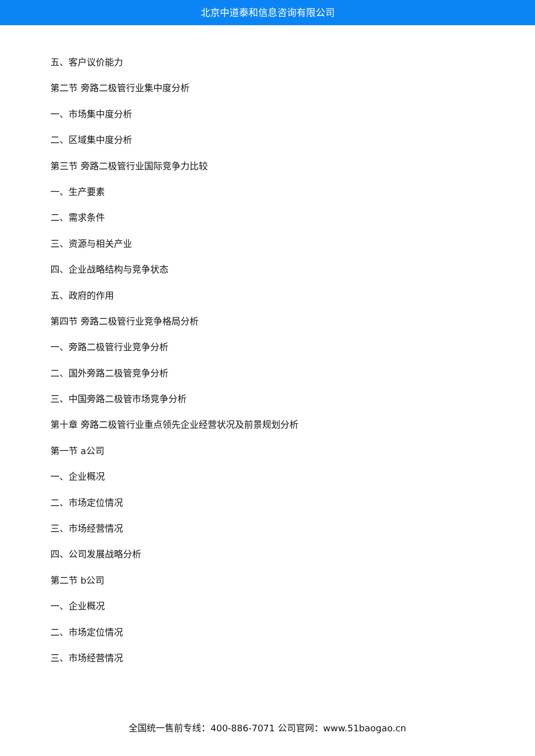北京中道泰和信息咨询有限公司
五、客户议价能力
第二节 旁路二极管行业集中度分析
一、市场集中度分析
二、区域集中度分析
第三节 旁路二极管行业国际竞争力比较
一、生产要素
二、需求条件
三、资源与相关产业
四、企业战略结构与竞争状态
五、政府的作用
第四节 旁路二极管行业竞争格局分析
一、旁路二极管行业竞争分析
二、国外旁路二极管竞争分析
三、中国旁路二极管市场竞争分析
第十章 旁路二极管行业重点领先企业经营状况及前景规划分析
第一节 a公司
一、企业概况
二、市场定位情况
三、市场经营情况
四、公司发展战略分析
第二节 b公司
一、企业概况
二、市场定位情况
三、市场经营情况
全国统一售前专线：400-886-7071 公司官网：www.51baogao.cn